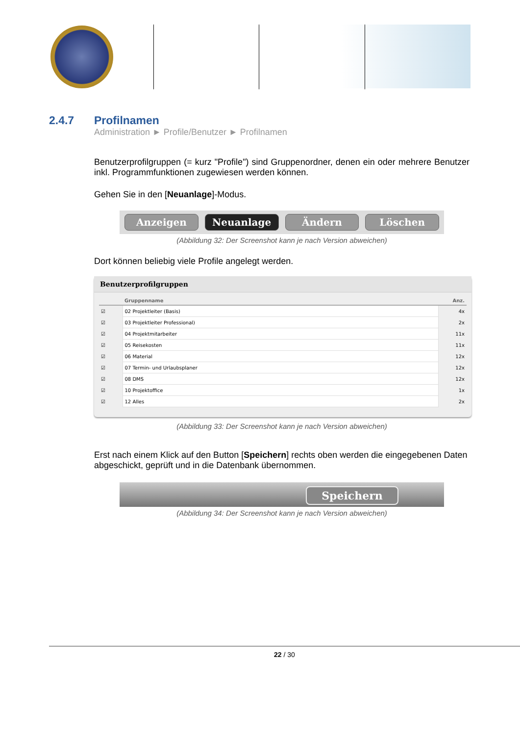2.4.7 Profilnamen
Administration ► Profile/Benutzer ► Profilnamen
Benutzerprofilgruppen (= kurz "Profile") sind Gruppenordner, denen ein oder mehrere Benutzer inkl. Programmfunktionen zugewiesen werden können.
Gehen Sie in den [Neuanlage]-Modus.
Anzeigen Neuanlage Ändern Löschen
(Abbildung 32: Der Screenshot kann je nach Version abweichen)
Dort können beliebig viele Profile angelegt werden.
Benutzerprofilgruppen
| | Gruppenname | Anz. |
| --- | --- | --- |
| ☑ | 02 Projektleiter (Basis) | 4x |
| ☑ | 03 Projektleiter Professional) | 2x |
| ☑ | 04 Projektmitarbeiter | 11x |
| ☑ | 05 Reisekosten | 11x |
| ☑ | 06 Material | 12x |
| ☑ | 07 Termin- und Urlaubsplaner | 12x |
| ☑ | 08 DMS | 12x |
| ☑ | 10 Projektoffice | 1x |
| ☑ | 12 Alles | 2x |
(Abbildung 33: Der Screenshot kann je nach Version abweichen)
Erst nach einem Klick auf den Button [Speichern] rechts oben werden die eingegebenen Daten abgeschickt, geprüft und in die Datenbank übernommen.
Speichern
(Abbildung 34: Der Screenshot kann je nach Version abweichen)
22 / 30